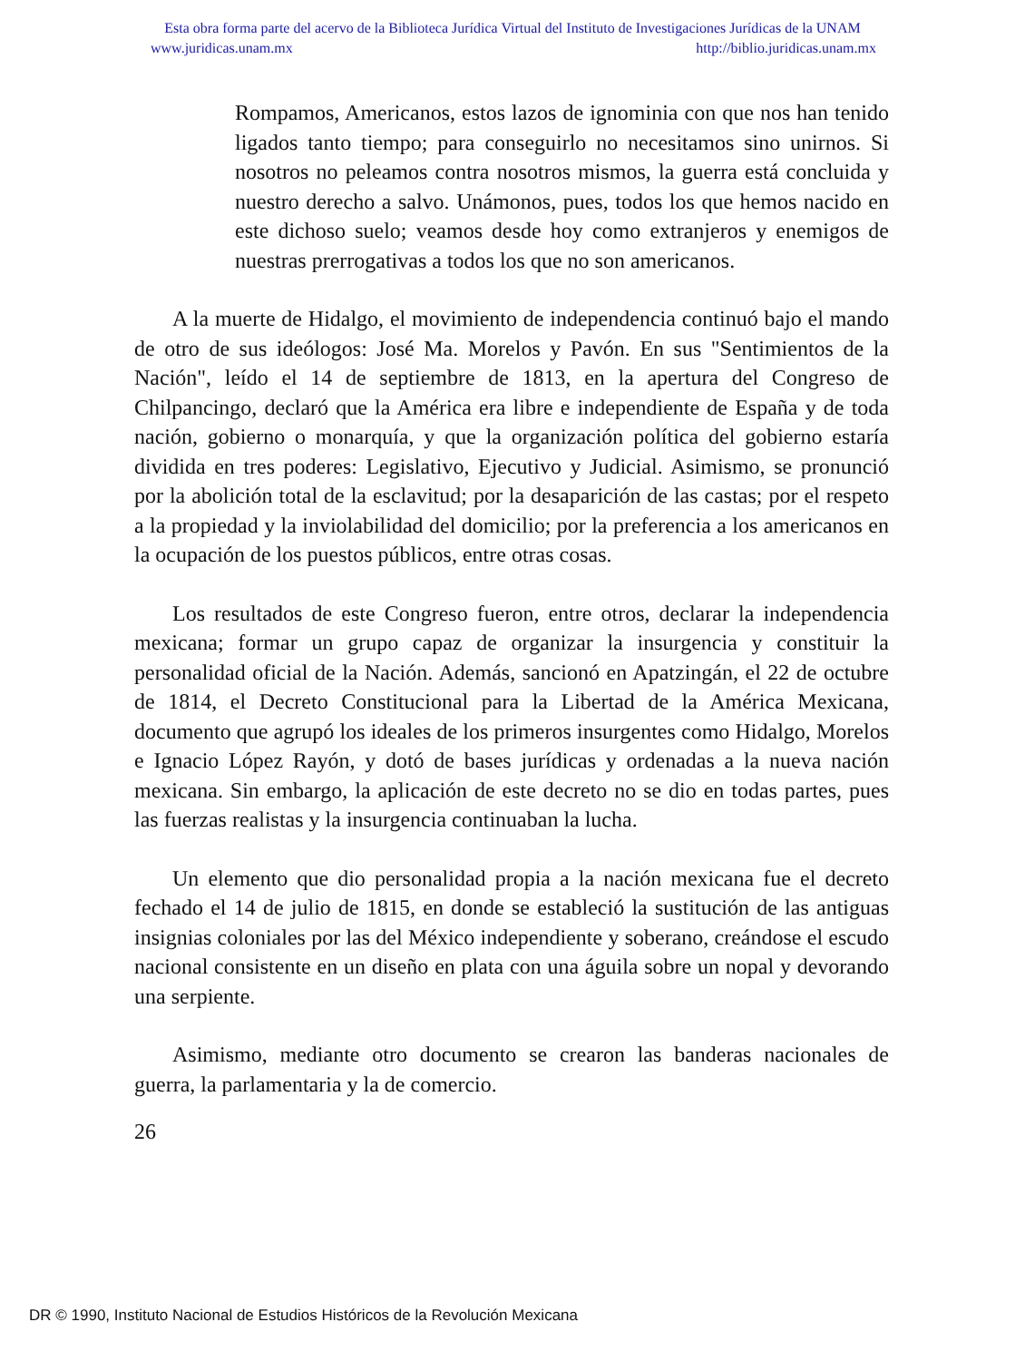Esta obra forma parte del acervo de la Biblioteca Jurídica Virtual del Instituto de Investigaciones Jurídicas de la UNAM
www.juridicas.unam.mx http://biblio.juridicas.unam.mx
Rompamos, Americanos, estos lazos de ignominia con que nos han tenido ligados tanto tiempo; para conseguirlo no necesitamos sino unirnos. Si nosotros no peleamos contra nosotros mismos, la guerra está concluida y nuestro derecho a salvo. Unámonos, pues, todos los que hemos nacido en este dichoso suelo; veamos desde hoy como extranjeros y enemigos de nuestras prerrogativas a todos los que no son americanos.
A la muerte de Hidalgo, el movimiento de independencia continuó bajo el mando de otro de sus ideólogos: José Ma. Morelos y Pavón. En sus "Sentimientos de la Nación", leído el 14 de septiembre de 1813, en la apertura del Congreso de Chilpancingo, declaró que la América era libre e independiente de España y de toda nación, gobierno o monarquía, y que la organización política del gobierno estaría dividida en tres poderes: Legislativo, Ejecutivo y Judicial. Asimismo, se pronunció por la abolición total de la esclavitud; por la desaparición de las castas; por el respeto a la propiedad y la inviolabilidad del domicilio; por la preferencia a los americanos en la ocupación de los puestos públicos, entre otras cosas.
Los resultados de este Congreso fueron, entre otros, declarar la independencia mexicana; formar un grupo capaz de organizar la insurgencia y constituir la personalidad oficial de la Nación. Además, sancionó en Apatzingán, el 22 de octubre de 1814, el Decreto Constitucional para la Libertad de la América Mexicana, documento que agrupó los ideales de los primeros insurgentes como Hidalgo, Morelos e Ignacio López Rayón, y dotó de bases jurídicas y ordenadas a la nueva nación mexicana. Sin embargo, la aplicación de este decreto no se dio en todas partes, pues las fuerzas realistas y la insurgencia continuaban la lucha.
Un elemento que dio personalidad propia a la nación mexicana fue el decreto fechado el 14 de julio de 1815, en donde se estableció la sustitución de las antiguas insignias coloniales por las del México independiente y soberano, creándose el escudo nacional consistente en un diseño en plata con una águila sobre un nopal y devorando una serpiente.
Asimismo, mediante otro documento se crearon las banderas nacionales de guerra, la parlamentaria y la de comercio.
26
DR © 1990, Instituto Nacional de Estudios Históricos de la Revolución Mexicana